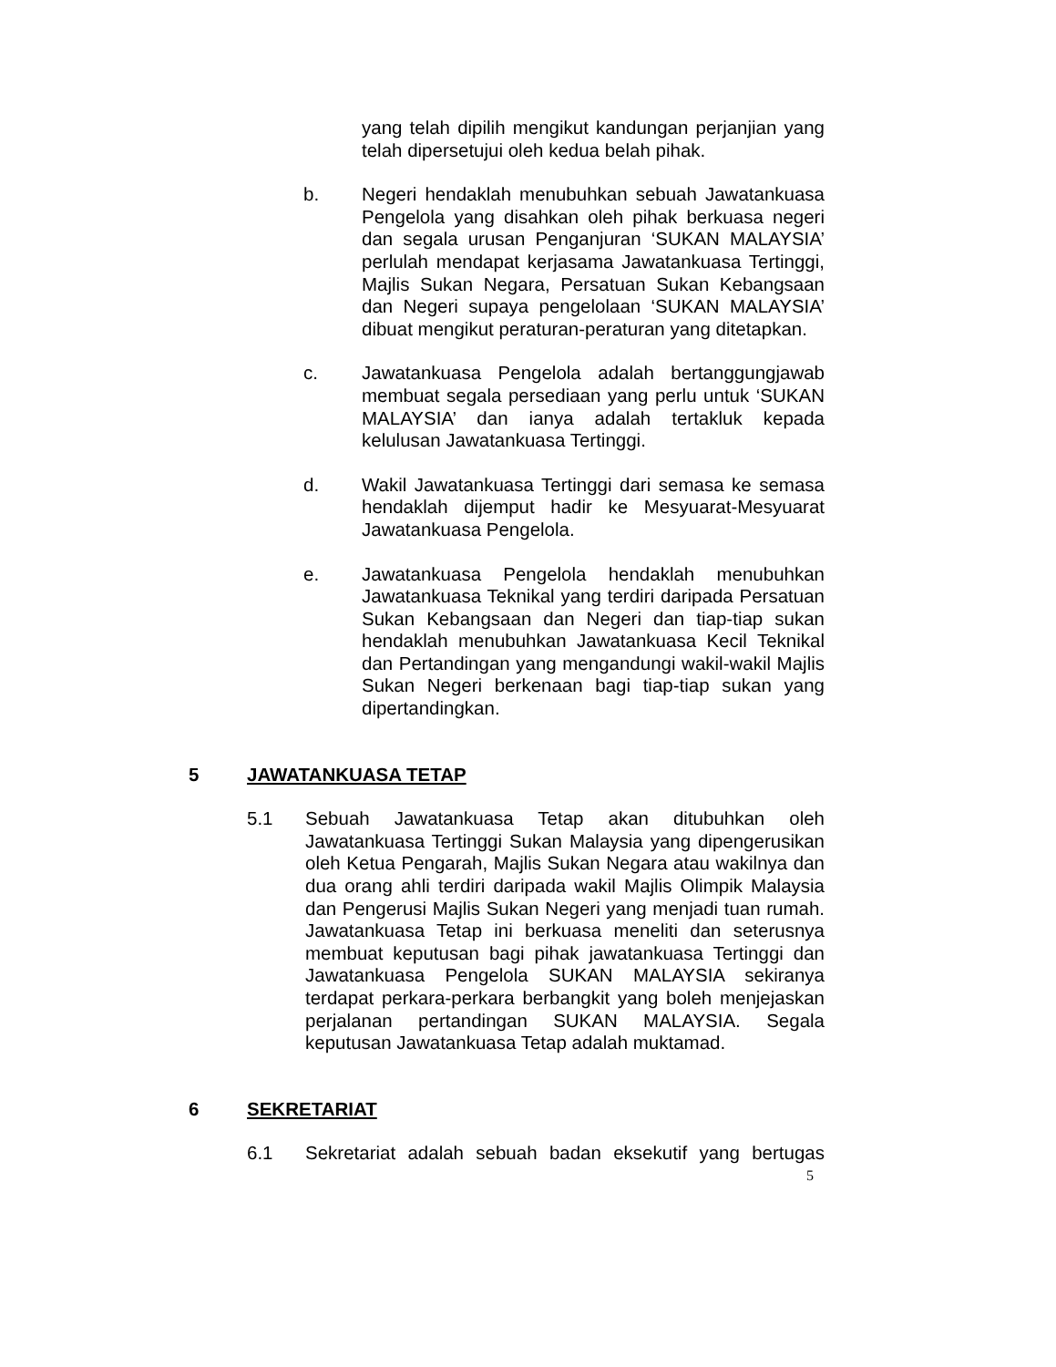yang telah dipilih mengikut kandungan perjanjian yang telah dipersetujui oleh kedua belah pihak.
b. Negeri hendaklah menubuhkan sebuah Jawatankuasa Pengelola yang disahkan oleh pihak berkuasa negeri dan segala urusan Penganjuran ‘SUKAN MALAYSIA’ perlulah mendapat kerjasama Jawatankuasa Tertinggi, Majlis Sukan Negara, Persatuan Sukan Kebangsaan dan Negeri supaya pengelolaan ‘SUKAN MALAYSIA’ dibuat mengikut peraturan-peraturan yang ditetapkan.
c. Jawatankuasa Pengelola adalah bertanggungjawab membuat segala persediaan yang perlu untuk ‘SUKAN MALAYSIA’ dan ianya adalah tertakluk kepada kelulusan Jawatankuasa Tertinggi.
d. Wakil Jawatankuasa Tertinggi dari semasa ke semasa hendaklah dijemput hadir ke Mesyuarat-Mesyuarat Jawatankuasa Pengelola.
e. Jawatankuasa Pengelola hendaklah menubuhkan Jawatankuasa Teknikal yang terdiri daripada Persatuan Sukan Kebangsaan dan Negeri dan tiap-tiap sukan hendaklah menubuhkan Jawatankuasa Kecil Teknikal dan Pertandingan yang mengandungi wakil-wakil Majlis Sukan Negeri berkenaan bagi tiap-tiap sukan yang dipertandingkan.
5 JAWATANKUASA TETAP
5.1 Sebuah Jawatankuasa Tetap akan ditubuhkan oleh Jawatankuasa Tertinggi Sukan Malaysia yang dipengerusikan oleh Ketua Pengarah, Majlis Sukan Negara atau wakilnya dan dua orang ahli terdiri daripada wakil Majlis Olimpik Malaysia dan Pengerusi Majlis Sukan Negeri yang menjadi tuan rumah. Jawatankuasa Tetap ini berkuasa meneliti dan seterusnya membuat keputusan bagi pihak jawatankuasa Tertinggi dan Jawatankuasa Pengelola SUKAN MALAYSIA sekiranya terdapat perkara-perkara berbangkit yang boleh menjejaskan perjalanan pertandingan SUKAN MALAYSIA. Segala keputusan Jawatankuasa Tetap adalah muktamad.
6 SEKRETARIAT
6.1 Sekretariat adalah sebuah badan eksekutif yang bertugas
5